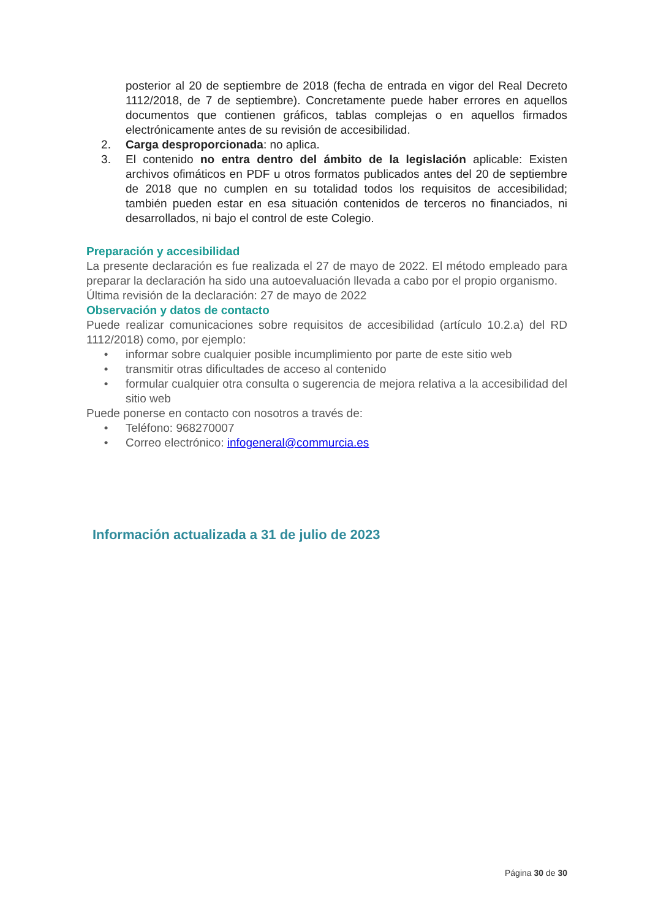posterior al 20 de septiembre de 2018 (fecha de entrada en vigor del Real Decreto 1112/2018, de 7 de septiembre). Concretamente puede haber errores en aquellos documentos que contienen gráficos, tablas complejas o en aquellos firmados electrónicamente antes de su revisión de accesibilidad.
2. Carga desproporcionada: no aplica.
3. El contenido no entra dentro del ámbito de la legislación aplicable: Existen archivos ofimáticos en PDF u otros formatos publicados antes del 20 de septiembre de 2018 que no cumplen en su totalidad todos los requisitos de accesibilidad; también pueden estar en esa situación contenidos de terceros no financiados, ni desarrollados, ni bajo el control de este Colegio.
Preparación y accesibilidad
La presente declaración es fue realizada el 27 de mayo de 2022. El método empleado para preparar la declaración ha sido una autoevaluación llevada a cabo por el propio organismo.
Última revisión de la declaración: 27 de mayo de 2022
Observación y datos de contacto
Puede realizar comunicaciones sobre requisitos de accesibilidad (artículo 10.2.a) del RD 1112/2018) como, por ejemplo:
• informar sobre cualquier posible incumplimiento por parte de este sitio web
• transmitir otras dificultades de acceso al contenido
• formular cualquier otra consulta o sugerencia de mejora relativa a la accesibilidad del sitio web
Puede ponerse en contacto con nosotros a través de:
• Teléfono: 968270007
• Correo electrónico: infogeneral@commurcia.es
Información actualizada a 31 de julio de 2023
Página 30 de 30